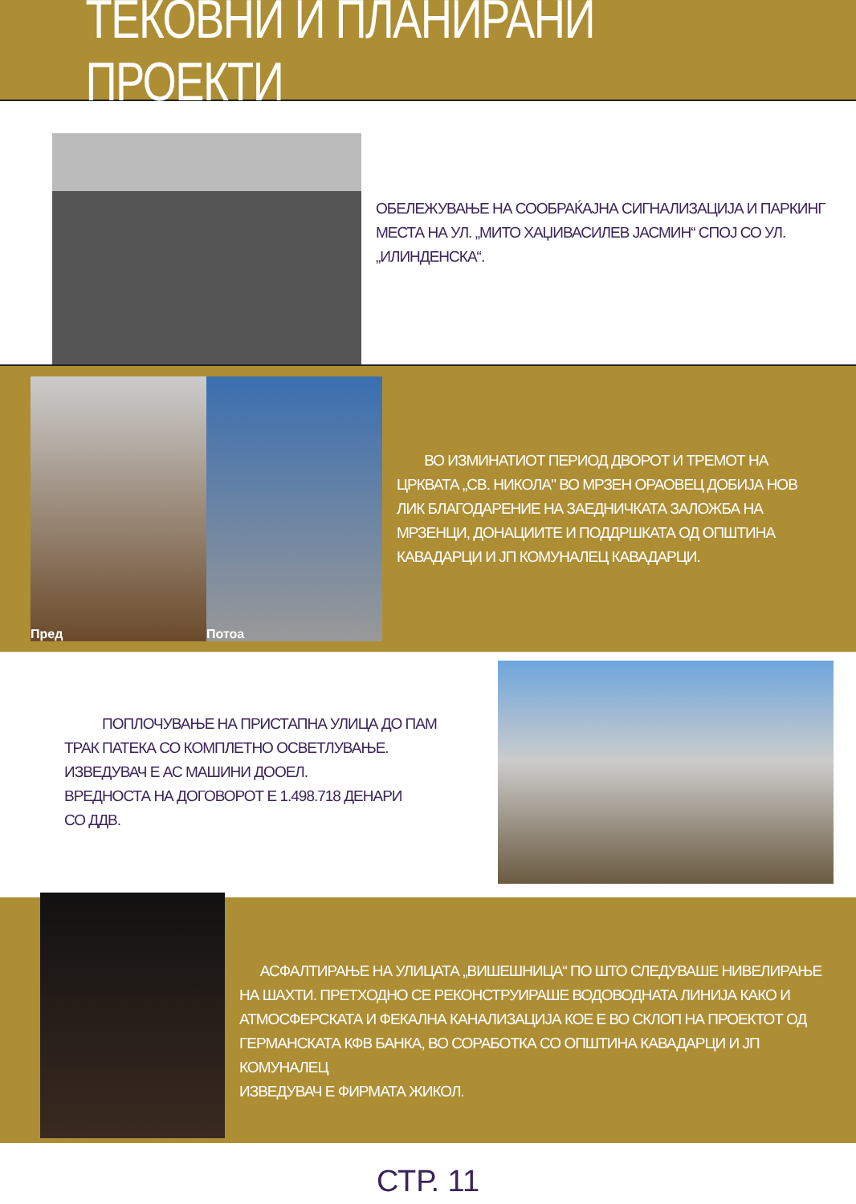ТЕКОВНИ И ПЛАНИРАНИ ПРОЕКТИ
ОБЕЛЕЖУВАЊЕ НА СООБРАЌАЈНА СИГНАЛИЗАЦИЈА И ПАРКИНГ МЕСТА НА УЛ. „МИТО ХАЏИВАСИЛЕВ ЈАСМИН“ СПОЈ СО УЛ. „ИЛИНДЕНСКА“.
Пред Потоа
ВО ИЗМИНАТИОТ ПЕРИОД ДВОРОТ И ТРЕМОТ НА ЦРКВАТА „СВ. НИКОЛА" ВО МРЗЕН ОРАОВЕЦ ДОБИЈА НОВ ЛИК БЛАГОДАРЕНИЕ НА ЗАЕДНИЧКАТА ЗАЛОЖБА НА МРЗЕНЦИ, ДОНАЦИИТЕ И ПОДДРШКАТА ОД ОПШТИНА КАВАДАРЦИ И ЈП КОМУНАЛЕЦ КАВАДАРЦИ.
ПОПЛОЧУВАЊЕ НА ПРИСТАПНА УЛИЦА ДО ПАМ ТРАК ПАТЕКА СО КОМПЛЕТНО ОСВЕТЛУВАЊЕ.
ИЗВЕДУВАЧ Е АС МАШИНИ ДООЕЛ.
ВРЕДНОСТА НА ДОГОВОРОТ Е 1.498.718 ДЕНАРИ
СО ДДВ.
АСФАЛТИРАЊЕ НА УЛИЦАТА „ВИШЕШНИЦА“ ПО ШТО СЛЕДУВАШЕ НИВЕЛИРАЊЕ НА ШАХТИ. ПРЕТХОДНО СЕ РЕКОНСТРУИРАШЕ ВОДОВОДНАТА ЛИНИЈА КАКО И АТМОСФЕРСКАТА И ФЕКАЛНА КАНАЛИЗАЦИЈА КОЕ Е ВО СКЛОП НА ПРОЕКТОТ ОД ГЕРМАНСКАТА КФВ БАНКА, ВО СОРАБОТКА СО ОПШТИНА КАВАДАРЦИ И ЈП КОМУНАЛЕЦ
ИЗВЕДУВАЧ Е ФИРМАТА ЖИКОЛ.
СТР. 11